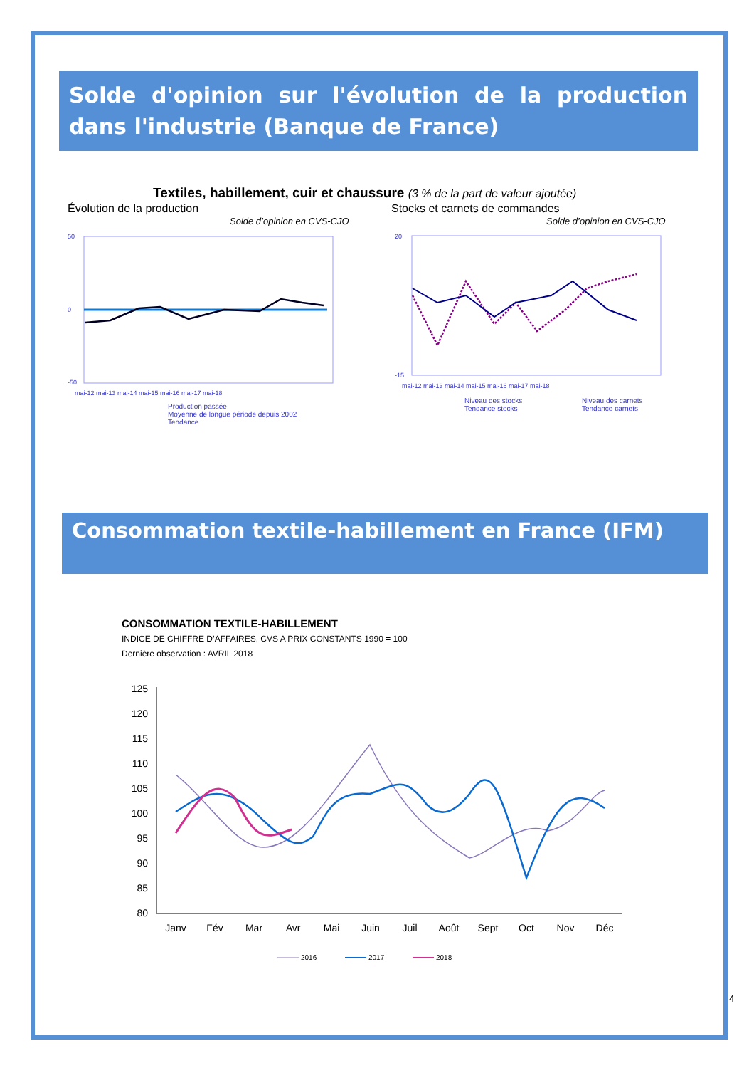Solde d'opinion sur l'évolution de la production dans l'industrie (Banque de France)
Textiles, habillement, cuir et chaussure (3 % de la part de valeur ajoutée)
Évolution de la production Stocks et carnets de commandes
Solde d’opinion en CVS-CJO Solde d’opinion en CVS-CJO
50
0
-50
mai-12 mai-13 mai-14 mai-15 mai-16 mai-17 mai-18
Production passée
Moyenne de longue période depuis 2002
Tendance
20
-15
mai-12 mai-13 mai-14 mai-15 mai-16 mai-17 mai-18
Niveau des stocks
Tendance stocks
Niveau des carnets
Tendance carnets
Consommation textile-habillement en France (IFM)
CONSOMMATION TEXTILE-HABILLEMENT
INDICE DE CHIFFRE D’AFFAIRES, CVS A PRIX CONSTANTS 1990 = 100
Dernière observation : AVRIL 2018
125
120
115
110
105
100
95
90
85
80
Janv
Fév
Mar
Avr
Mai
Juin
Juil
Août
Sept
Oct
Nov
Déc
2016
2017
2018
4